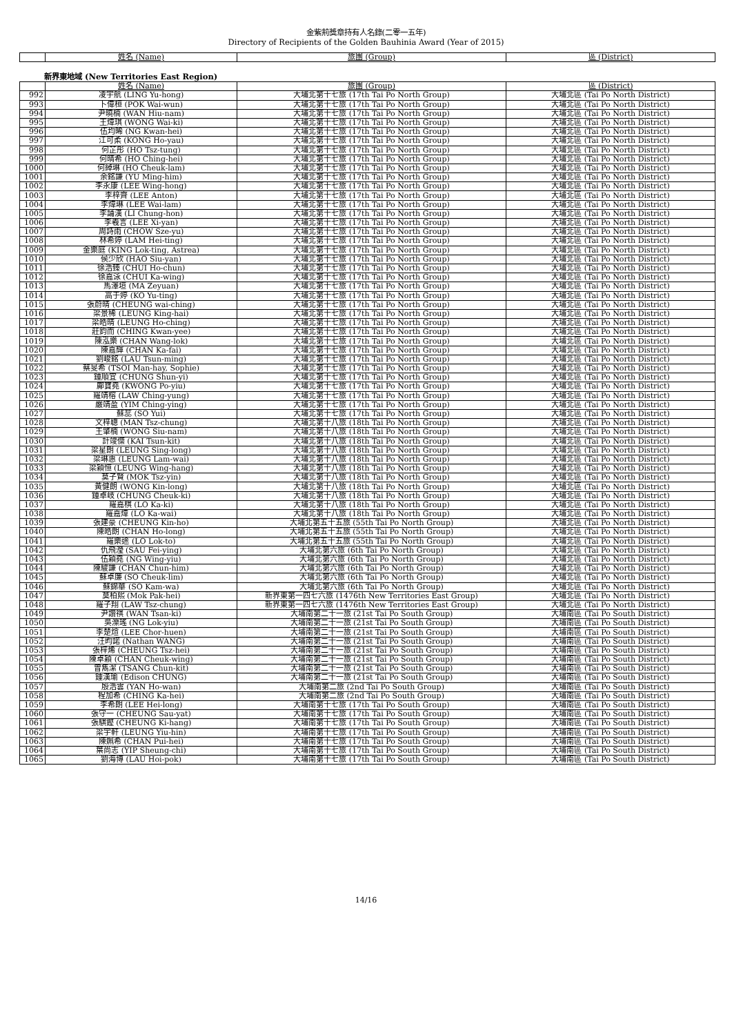金紫荊獎章持有人名錄(二零一五年)
Directory of Recipients of the Golden Bauhinia Award (Year of 2015)
| | 姓名 (Name) | 旅團 (Group) | 區 (District) |
| --- | --- | --- | --- |
新界東地域 (New Territories East Region)
| | 姓名 (Name) | 旅團 (Group) | 區 (District) |
| --- | --- | --- | --- |
| 992 | 凌宇航 (LING Yu-hong) | 大埔北第十七旅 (17th Tai Po North Group) | 大埔北區 (Tai Po North District) |
| 993 | 卜偉桓 (POK Wai-wun) | 大埔北第十七旅 (17th Tai Po North Group) | 大埔北區 (Tai Po North District) |
| 994 | 尹曉楠 (WAN Hiu-nam) | 大埔北第十七旅 (17th Tai Po North Group) | 大埔北區 (Tai Po North District) |
| 995 | 王煒琪 (WONG Wai-ki) | 大埔北第十七旅 (17th Tai Po North Group) | 大埔北區 (Tai Po North District) |
| 996 | 伍均晞 (NG Kwan-hei) | 大埔北第十七旅 (17th Tai Po North Group) | 大埔北區 (Tai Po North District) |
| 997 | 江可柔 (KONG Ho-yau) | 大埔北第十七旅 (17th Tai Po North Group) | 大埔北區 (Tai Po North District) |
| 998 | 何芷彤 (HO Tsz-tung) | 大埔北第十七旅 (17th Tai Po North Group) | 大埔北區 (Tai Po North District) |
| 999 | 何晴希 (HO Ching-hei) | 大埔北第十七旅 (17th Tai Po North Group) | 大埔北區 (Tai Po North District) |
| 1000 | 何綽琳 (HO Cheuk-lam) | 大埔北第十七旅 (17th Tai Po North Group) | 大埔北區 (Tai Po North District) |
| 1001 | 余銘謙 (YU Ming-him) | 大埔北第十七旅 (17th Tai Po North Group) | 大埔北區 (Tai Po North District) |
| 1002 | 李永康 (LEE Wing-hong) | 大埔北第十七旅 (17th Tai Po North Group) | 大埔北區 (Tai Po North District) |
| 1003 | 李梓齊 (LEE Anton) | 大埔北第十七旅 (17th Tai Po North Group) | 大埔北區 (Tai Po North District) |
| 1004 | 李煒琳 (LEE Wai-lam) | 大埔北第十七旅 (17th Tai Po North Group) | 大埔北區 (Tai Po North District) |
| 1005 | 李誦漢 (LI Chung-hon) | 大埔北第十七旅 (17th Tai Po North Group) | 大埔北區 (Tai Po North District) |
| 1006 | 李羲言 (LEE Xi-yan) | 大埔北第十七旅 (17th Tai Po North Group) | 大埔北區 (Tai Po North District) |
| 1007 | 周詩雨 (CHOW Sze-yu) | 大埔北第十七旅 (17th Tai Po North Group) | 大埔北區 (Tai Po North District) |
| 1008 | 林希婷 (LAM Hei-ting) | 大埔北第十七旅 (17th Tai Po North Group) | 大埔北區 (Tai Po North District) |
| 1009 | 金樂庭 (KING Lok-ting, Astrea) | 大埔北第十七旅 (17th Tai Po North Group) | 大埔北區 (Tai Po North District) |
| 1010 | 侯少欣 (HAO Siu-yan) | 大埔北第十七旅 (17th Tai Po North Group) | 大埔北區 (Tai Po North District) |
| 1011 | 徐浩臻 (CHUI Ho-chun) | 大埔北第十七旅 (17th Tai Po North Group) | 大埔北區 (Tai Po North District) |
| 1012 | 徐嘉泳 (CHUI Ka-wing) | 大埔北第十七旅 (17th Tai Po North Group) | 大埔北區 (Tai Po North District) |
| 1013 | 馬澤垣 (MA Zeyuan) | 大埔北第十七旅 (17th Tai Po North Group) | 大埔北區 (Tai Po North District) |
| 1014 | 高于婷 (KO Yu-ting) | 大埔北第十七旅 (17th Tai Po North Group) | 大埔北區 (Tai Po North District) |
| 1015 | 張蔚晴 (CHEUNG wai-ching) | 大埔北第十七旅 (17th Tai Po North Group) | 大埔北區 (Tai Po North District) |
| 1016 | 梁景稀 (LEUNG King-hai) | 大埔北第十七旅 (17th Tai Po North Group) | 大埔北區 (Tai Po North District) |
| 1017 | 梁皓晴 (LEUNG Ho-ching) | 大埔北第十七旅 (17th Tai Po North Group) | 大埔北區 (Tai Po North District) |
| 1018 | 莊鈞而 (CHING Kwan-yee) | 大埔北第十七旅 (17th Tai Po North Group) | 大埔北區 (Tai Po North District) |
| 1019 | 陳泓樂 (CHAN Wang-lok) | 大埔北第十七旅 (17th Tai Po North Group) | 大埔北區 (Tai Po North District) |
| 1020 | 陳嘉輝 (CHAN Ka-fai) | 大埔北第十七旅 (17th Tai Po North Group) | 大埔北區 (Tai Po North District) |
| 1021 | 劉峻銘 (LAU Tsun-ming) | 大埔北第十七旅 (17th Tai Po North Group) | 大埔北區 (Tai Po North District) |
| 1022 | 蔡旻希 (TSOI Man-hay, Sophie) | 大埔北第十七旅 (17th Tai Po North Group) | 大埔北區 (Tai Po North District) |
| 1023 | 鍾順宜 (CHUNG Shun-yi) | 大埔北第十七旅 (17th Tai Po North Group) | 大埔北區 (Tai Po North District) |
| 1024 | 鄺寶堯 (KWONG Po-yiu) | 大埔北第十七旅 (17th Tai Po North Group) | 大埔北區 (Tai Po North District) |
| 1025 | 羅靖榕 (LAW Ching-yung) | 大埔北第十七旅 (17th Tai Po North Group) | 大埔北區 (Tai Po North District) |
| 1026 | 嚴靖盈 (YIM Ching-ying) | 大埔北第十七旅 (17th Tai Po North Group) | 大埔北區 (Tai Po North District) |
| 1027 | 蘇蕊 (SO Yui) | 大埔北第十七旅 (17th Tai Po North Group) | 大埔北區 (Tai Po North District) |
| 1028 | 文梓聰 (MAN Tsz-chung) | 大埔北第十八旅 (18th Tai Po North Group) | 大埔北區 (Tai Po North District) |
| 1029 | 王肇楠 (WONG Siu-nam) | 大埔北第十八旅 (18th Tai Po North Group) | 大埔北區 (Tai Po North District) |
| 1030 | 計竣傑 (KAI Tsun-kit) | 大埔北第十八旅 (18th Tai Po North Group) | 大埔北區 (Tai Po North District) |
| 1031 | 梁星朗 (LEUNG Sing-long) | 大埔北第十八旅 (18th Tai Po North Group) | 大埔北區 (Tai Po North District) |
| 1032 | 梁琳惠 (LEUNG Lam-wai) | 大埔北第十八旅 (18th Tai Po North Group) | 大埔北區 (Tai Po North District) |
| 1033 | 梁穎恒 (LEUNG Wing-hang) | 大埔北第十八旅 (18th Tai Po North Group) | 大埔北區 (Tai Po North District) |
| 1034 | 莫子賢 (MOK Tsz-yin) | 大埔北第十八旅 (18th Tai Po North Group) | 大埔北區 (Tai Po North District) |
| 1035 | 黃健朗 (WONG Kin-long) | 大埔北第十八旅 (18th Tai Po North Group) | 大埔北區 (Tai Po North District) |
| 1036 | 鍾卓岐 (CHUNG Cheuk-ki) | 大埔北第十八旅 (18th Tai Po North Group) | 大埔北區 (Tai Po North District) |
| 1037 | 羅嘉棋 (LO Ka-ki) | 大埔北第十八旅 (18th Tai Po North Group) | 大埔北區 (Tai Po North District) |
| 1038 | 羅嘉煒 (LO Ka-wai) | 大埔北第十八旅 (18th Tai Po North Group) | 大埔北區 (Tai Po North District) |
| 1039 | 張建豪 (CHEUNG Kin-ho) | 大埔北第五十五旅 (55th Tai Po North Group) | 大埔北區 (Tai Po North District) |
| 1040 | 陳皓朗 (CHAN Ho-long) | 大埔北第五十五旅 (55th Tai Po North Group) | 大埔北區 (Tai Po North District) |
| 1041 | 羅樂途 (LO Lok-to) | 大埔北第五十五旅 (55th Tai Po North Group) | 大埔北區 (Tai Po North District) |
| 1042 | 仇飛瀅 (SAU Fei-ying) | 大埔北第六旅 (6th Tai Po North Group) | 大埔北區 (Tai Po North District) |
| 1043 | 伍穎堯 (NG Wing-yiu) | 大埔北第六旅 (6th Tai Po North Group) | 大埔北區 (Tai Po North District) |
| 1044 | 陳駿謙 (CHAN Chun-him) | 大埔北第六旅 (6th Tai Po North Group) | 大埔北區 (Tai Po North District) |
| 1045 | 蘇卓廉 (SO Cheuk-lim) | 大埔北第六旅 (6th Tai Po North Group) | 大埔北區 (Tai Po North District) |
| 1046 | 蘇錦華 (SO Kam-wa) | 大埔北第六旅 (6th Tai Po North Group) | 大埔北區 (Tai Po North District) |
| 1047 | 莫柏熙 (Mok Pak-hei) | 新界東第一四七六旅 (1476th New Territories East Group) | 大埔北區 (Tai Po North District) |
| 1048 | 羅子翔 (LAW Tsz-chung) | 新界東第一四七六旅 (1476th New Territories East Group) | 大埔北區 (Tai Po North District) |
| 1049 | 尹讚祺 (WAN Tsan-ki) | 大埔南第二十一旅 (21st Tai Po South Group) | 大埔南區 (Tai Po South District) |
| 1050 | 吳濼瑤 (NG Lok-yiu) | 大埔南第二十一旅 (21st Tai Po South Group) | 大埔南區 (Tai Po South District) |
| 1051 | 李楚煊 (LEE Chor-huen) | 大埔南第二十一旅 (21st Tai Po South Group) | 大埔南區 (Tai Po South District) |
| 1052 | 汪昀諾 (Nathan WANG) | 大埔南第二十一旅 (21st Tai Po South Group) | 大埔南區 (Tai Po South District) |
| 1053 | 張梓烯 (CHEUNG Tsz-hei) | 大埔南第二十一旅 (21st Tai Po South Group) | 大埔南區 (Tai Po South District) |
| 1054 | 陳卓穎 (CHAN Cheuk-wing) | 大埔南第二十一旅 (21st Tai Po South Group) | 大埔南區 (Tai Po South District) |
| 1055 | 曾雋潔 (TSANG Chun-kit) | 大埔南第二十一旅 (21st Tai Po South Group) | 大埔南區 (Tai Po South District) |
| 1056 | 鍾漢瑜 (Edison CHUNG) | 大埔南第二十一旅 (21st Tai Po South Group) | 大埔南區 (Tai Po South District) |
| 1057 | 殷浩雲 (YAN Ho-wan) | 大埔南第二旅 (2nd Tai Po South Group) | 大埔南區 (Tai Po South District) |
| 1058 | 程加希 (CHING Ka-hei) | 大埔南第二旅 (2nd Tai Po South Group) | 大埔南區 (Tai Po South District) |
| 1059 | 李希朗 (LEE Hei-long) | 大埔南第十七旅 (17th Tai Po South Group) | 大埔南區 (Tai Po South District) |
| 1060 | 張守一 (CHEUNG Sau-yat) | 大埔南第十七旅 (17th Tai Po South Group) | 大埔南區 (Tai Po South District) |
| 1061 | 張騏鏗 (CHEUNG Ki-hang) | 大埔南第十七旅 (17th Tai Po South Group) | 大埔南區 (Tai Po South District) |
| 1062 | 梁宇軒 (LEUNG Yiu-hin) | 大埔南第十七旅 (17th Tai Po South Group) | 大埔南區 (Tai Po South District) |
| 1063 | 陳姵希 (CHAN Pui-hei) | 大埔南第十七旅 (17th Tai Po South Group) | 大埔南區 (Tai Po South District) |
| 1064 | 葉尚志 (YIP Sheung-chi) | 大埔南第十七旅 (17th Tai Po South Group) | 大埔南區 (Tai Po South District) |
| 1065 | 劉海博 (LAU Hoi-pok) | 大埔南第十七旅 (17th Tai Po South Group) | 大埔南區 (Tai Po South District) |
14/16